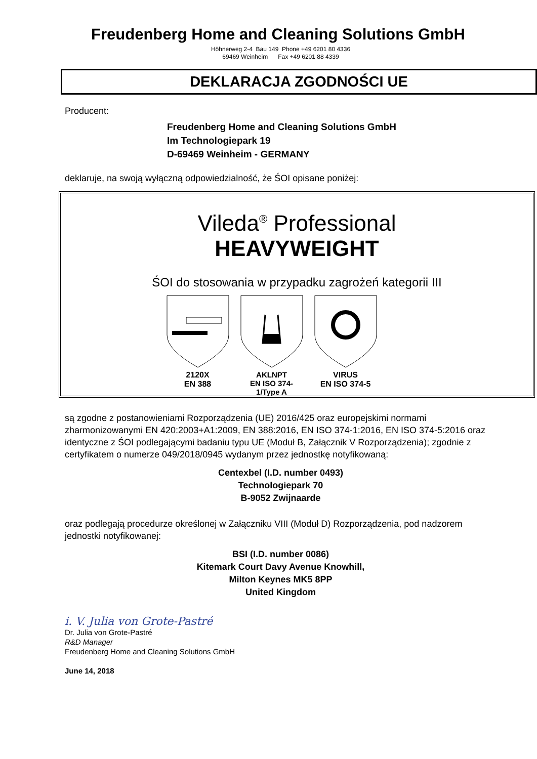Freudenberg Home and Cleaning Solutions GmbH
Höhnerweg 2-4 Bau 149 Phone +49 6201 80 4336
69469 Weinheim Fax +49 6201 88 4339
DEKLARACJA ZGODNOŚCI UE
Producent:
Freudenberg Home and Cleaning Solutions GmbH
Im Technologiepark 19
D-69469 Weinheim - GERMANY
deklaruje, na swoją wyłączną odpowiedzialność, że ŚOI opisane poniżej:
Vileda<sup>®</sup> Professional
HEAVYWEIGHT
ŚOI do stosowania w przypadku zagrożeń kategorii III
2120X
EN 388
AKLNPT
EN ISO 374-1/Type A
VIRUS
EN ISO 374-5
są zgodne z postanowieniami Rozporządzenia (UE) 2016/425 oraz europejskimi normami zharmonizowanymi EN 420:2003+A1:2009, EN 388:2016, EN ISO 374-1:2016, EN ISO 374-5:2016 oraz identyczne z ŚOI podlegającymi badaniu typu UE (Moduł B, Załącznik V Rozporządzenia); zgodnie z certyfikatem o numerze 049/2018/0945 wydanym przez jednostkę notyfikowaną:
Centexbel (I.D. number 0493)
Technologiepark 70
B-9052 Zwijnaarde
oraz podlegają procedurze określonej w Załączniku VIII (Moduł D) Rozporządzenia, pod nadzorem jednostki notyfikowanej:
BSI (I.D. number 0086)
Kitemark Court Davy Avenue Knowhill,
Milton Keynes MK5 8PP
United Kingdom
i. V. Julia von Grote-Pastré
Dr. Julia von Grote-Pastré
R&D Manager
Freudenberg Home and Cleaning Solutions GmbH
June 14, 2018